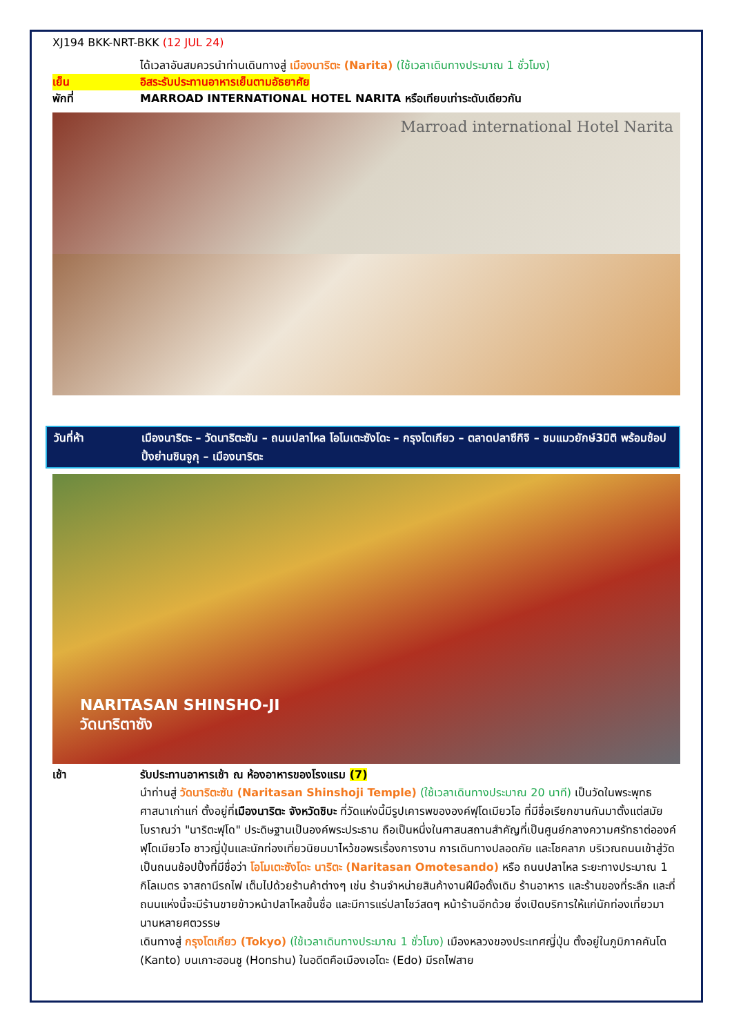XJ194 BKK-NRT-BKK (12 JUL 24)
ได้เวลาอันสมควรนำท่านเดินทางสู่ เมืองนาริตะ (Narita) (ใช้เวลาเดินทางประมาณ 1 ชั่วโมง)
เย็น อิสระรับประทานอาหารเย็นตามอัธยาศัย
พักที่ MARROAD INTERNATIONAL HOTEL NARITA หรือเทียบเท่าระดับเดียวกัน
Marroad international Hotel Narita
วันที่ห้า เมืองนาริตะ – วัดนาริตะซัน – ถนนปลาไหล โอโมเตะซังโดะ – กรุงโตเกียว – ตลาดปลาซึกิจิ – ชมแมวยักษ์3มิติ พร้อมช้อปปิ้งย่านชินจูกุ – เมืองนาริตะ
NARITASAN SHINSHO-JI
วัดนาริตาซัง
เช้า รับประทานอาหารเช้า ณ ห้องอาหารของโรงแรม (7)
นำท่านสู่ วัดนาริตะซัน (Naritasan Shinshoji Temple) (ใช้เวลาเดินทางประมาณ 20 นาที) เป็นวัดในพระพุทธศาสนาเก่าแก่ ตั้งอยู่ที่เมืองนาริตะ จังหวัดชิบะ ที่วัดแห่งนี้มีรูปเคารพขององค์ฟุโดเมียวโอ ที่มีชื่อเรียกขานกันมาตั้งแต่สมัยโบราณว่า "นาริตะฟุโด" ประดิษฐานเป็นองค์พระประธาน ถือเป็นหนึ่งในศาสนสถานสำคัญที่เป็นศูนย์กลางความศรัทธาต่อองค์ฟุโดเมียวโอ ชาวญี่ปุ่นและนักท่องเที่ยวนิยมมาไหว้ขอพรเรื่องการงาน การเดินทางปลอดภัย และโชคลาภ บริเวณถนนเข้าสู่วัดเป็นถนนช้อปปิ้งที่มีชื่อว่า โอโมเตะซังโดะ นาริตะ (Naritasan Omotesando) หรือ ถนนปลาไหล ระยะทางประมาณ 1 กิโลเมตร จาสถานีรถไฟ เต็มไปด้วยร้านค้าต่างๆ เช่น ร้านจำหน่ายสินค้างานฝีมือดั้งเดิม ร้านอาหาร และร้านของที่ระลึก และที่ถนนแห่งนี้จะมีร้านขายข้าวหน้าปลาไหลขึ้นชื่อ และมีการแร่ปลาโชว์สดๆ หน้าร้านอีกด้วย ซึ่งเปิดบริการให้แก่นักท่องเที่ยวมานานหลายศตวรรษ
เดินทางสู่ กรุงโตเกียว (Tokyo) (ใช้เวลาเดินทางประมาณ 1 ชั่วโมง) เมืองหลวงของประเทศญี่ปุ่น ตั้งอยู่ในภูมิภาคคันโต (Kanto) บนเกาะฮอนชู (Honshu) ในอดีตคือเมืองเอโดะ (Edo) มีรถไฟสาย